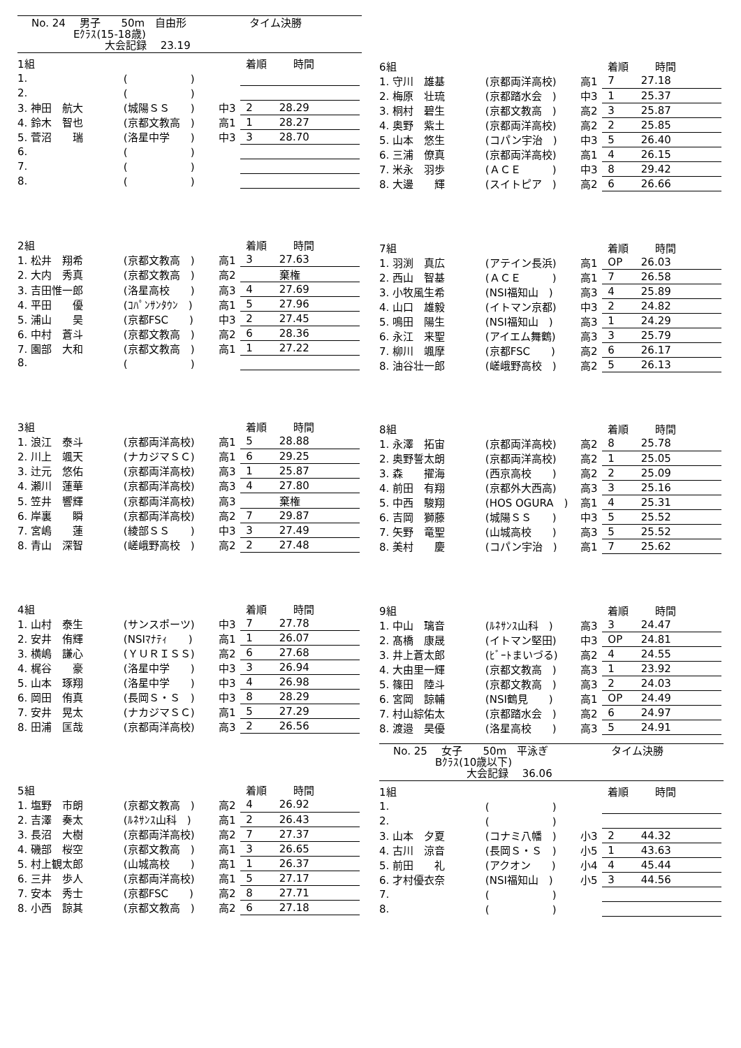No. 24　 男子　　50m　自由形　　　　　　タイム決勝
　　　　Eｸﾗｽ(15-18歳)
　　　　　　　大会記録　 23.19
| 1組 | | | 着順 | 時間 |
| --- | --- | --- | --- | --- |
| 1. | ( ) | | | |
| 2. | ( ) | | | |
| 3. 神田 航大 | (城陽ＳＳ ) | 中3 | 2 | 28.29 |
| 4. 鈴木 智也 | (京都文教高 ) | 高1 | 1 | 28.27 |
| 5. 菅沼 瑞 | (洛星中学 ) | 中3 | 3 | 28.70 |
| 6. | ( ) | | | |
| 7. | ( ) | | | |
| 8. | ( ) | | | |
| 2組 | | | 着順 | 時間 |
| --- | --- | --- | --- | --- |
| 1. 松井 翔希 | (京都文教高 ) | 高1 | 3 | 27.63 |
| 2. 大内 秀真 | (京都文教高 ) | 高2 | | 棄権 |
| 3. 吉田惟一郎 | (洛星高校 ) | 高3 | 4 | 27.69 |
| 4. 平田 優 | (ｺﾊﾟﾝｻﾝﾀｳﾝ ) | 高1 | 5 | 27.96 |
| 5. 浦山 昊 | (京都FSC ) | 中3 | 2 | 27.45 |
| 6. 中村 蒼斗 | (京都文教高 ) | 高2 | 6 | 28.36 |
| 7. 園部 大和 | (京都文教高 ) | 高1 | 1 | 27.22 |
| 8. | ( ) | | | |
| 3組 | | | 着順 | 時間 |
| --- | --- | --- | --- | --- |
| 1. 浪江 泰斗 | (京都両洋高校) | 高1 | 5 | 28.88 |
| 2. 川上 颯天 | (ナカジマＳＣ) | 高1 | 6 | 29.25 |
| 3. 辻元 悠佑 | (京都両洋高校) | 高3 | 1 | 25.87 |
| 4. 瀬川 蓮華 | (京都両洋高校) | 高3 | 4 | 27.80 |
| 5. 笠井 響輝 | (京都両洋高校) | 高3 | | 棄権 |
| 6. 岸裏 瞬 | (京都両洋高校) | 高2 | 7 | 29.87 |
| 7. 宮嶋 蓮 | (綾部ＳＳ ) | 中3 | 3 | 27.49 |
| 8. 青山 深智 | (嵯峨野高校 ) | 高2 | 2 | 27.48 |
| 4組 | | | 着順 | 時間 |
| --- | --- | --- | --- | --- |
| 1. 山村 泰生 | (サンスポーツ) | 中3 | 7 | 27.78 |
| 2. 安井 侑輝 | (NSIﾏﾅﾃｨ ) | 高1 | 1 | 26.07 |
| 3. 横嶋 謙心 | (ＹＵＲＩＳＳ) | 高2 | 6 | 27.68 |
| 4. 梶谷 豪 | (洛星中学 ) | 中3 | 3 | 26.94 |
| 5. 山本 琢翔 | (洛星中学 ) | 中3 | 4 | 26.98 |
| 6. 岡田 侑真 | (長岡Ｓ・Ｓ ) | 中3 | 8 | 28.29 |
| 7. 安井 晃太 | (ナカジマＳＣ) | 高1 | 5 | 27.29 |
| 8. 田浦 匡哉 | (京都両洋高校) | 高3 | 2 | 26.56 |
| 5組 | | | 着順 | 時間 |
| --- | --- | --- | --- | --- |
| 1. 塩野 市朗 | (京都文教高 ) | 高2 | 4 | 26.92 |
| 2. 吉澤 奏太 | (ﾙﾈｻﾝｽ山科 ) | 高1 | 2 | 26.43 |
| 3. 長沼 大樹 | (京都両洋高校) | 高2 | 7 | 27.37 |
| 4. 磯部 桜空 | (京都文教高 ) | 高1 | 3 | 26.65 |
| 5. 村上観太郎 | (山城高校 ) | 高1 | 1 | 26.37 |
| 6. 三井 歩人 | (京都両洋高校) | 高1 | 5 | 27.17 |
| 7. 安本 秀士 | (京都FSC ) | 高2 | 8 | 27.71 |
| 8. 小西 諒其 | (京都文教高 ) | 高2 | 6 | 27.18 |
| 6組 | | | 着順 | 時間 |
| --- | --- | --- | --- | --- |
| 1. 守川 雄基 | (京都両洋高校) | 高1 | 7 | 27.18 |
| 2. 梅原 壮琉 | (京都踏水会 ) | 中3 | 1 | 25.37 |
| 3. 桐村 碧生 | (京都文教高 ) | 高2 | 3 | 25.87 |
| 4. 奥野 紫土 | (京都両洋高校) | 高2 | 2 | 25.85 |
| 5. 山本 悠生 | (コパン宇治 ) | 中3 | 5 | 26.40 |
| 6. 三浦 僚真 | (京都両洋高校) | 高1 | 4 | 26.15 |
| 7. 米永 羽歩 | (ＡＣＥ ) | 中3 | 8 | 29.42 |
| 8. 大邊 輝 | (スイトピア ) | 高2 | 6 | 26.66 |
| 7組 | | | 着順 | 時間 |
| --- | --- | --- | --- | --- |
| 1. 羽渕 真広 | (アテイン長浜) | 高1 | OP | 26.03 |
| 2. 西山 智基 | (ＡＣＥ ) | 高1 | 7 | 26.58 |
| 3. 小牧風生希 | (NSI福知山 ) | 高3 | 4 | 25.89 |
| 4. 山口 雄毅 | (イトマン京都) | 中3 | 2 | 24.82 |
| 5. 鳴田 陽生 | (NSI福知山 ) | 高3 | 1 | 24.29 |
| 6. 永江 来聖 | (アイエム舞鶴) | 高3 | 3 | 25.79 |
| 7. 柳川 颯摩 | (京都FSC ) | 高2 | 6 | 26.17 |
| 8. 油谷壮一郎 | (嵯峨野高校 ) | 高2 | 5 | 26.13 |
| 8組 | | | 着順 | 時間 |
| --- | --- | --- | --- | --- |
| 1. 永澤 拓宙 | (京都両洋高校) | 高2 | 8 | 25.78 |
| 2. 奥野誓太朗 | (京都両洋高校) | 高2 | 1 | 25.05 |
| 3. 森 擢海 | (西京高校 ) | 高2 | 2 | 25.09 |
| 4. 前田 有翔 | (京都外大西高) | 高3 | 3 | 25.16 |
| 5. 中西 駿翔 | (HOS OGURA ) | 高1 | 4 | 25.31 |
| 6. 吉岡 獅藤 | (城陽ＳＳ ) | 中3 | 5 | 25.52 |
| 7. 矢野 竜聖 | (山城高校 ) | 高3 | 5 | 25.52 |
| 8. 美村 慶 | (コパン宇治 ) | 高1 | 7 | 25.62 |
| 9組 | | | 着順 | 時間 |
| --- | --- | --- | --- | --- |
| 1. 中山 璃音 | (ﾙﾈｻﾝｽ山科 ) | 高3 | 3 | 24.47 |
| 2. 髙橋 康晟 | (イトマン堅田) | 中3 | OP | 24.81 |
| 3. 井上蒼太郎 | (ﾋﾞｰﾄまいづる) | 高2 | 4 | 24.55 |
| 4. 大由里一輝 | (京都文教高 ) | 高3 | 1 | 23.92 |
| 5. 篠田 陸斗 | (京都文教高 ) | 高3 | 2 | 24.03 |
| 6. 宮岡 諒輔 | (NSI鶴見 ) | 高1 | OP | 24.49 |
| 7. 村山綜佑太 | (京都踏水会 ) | 高2 | 6 | 24.97 |
| 8. 渡邉 昊優 | (洛星高校 ) | 高3 | 5 | 24.91 |
No. 25　 女子　　50m　平泳ぎ　　　　　　タイム決勝
　　　　Bｸﾗｽ(10歳以下)
　　　　　　　大会記録　 36.06
| 1組 | | | 着順 | 時間 |
| --- | --- | --- | --- | --- |
| 1. | ( ) | | | |
| 2. | ( ) | | | |
| 3. 山本 夕夏 | (コナミ八幡 ) | 小3 | 2 | 44.32 |
| 4. 古川 涼音 | (長岡Ｓ・Ｓ ) | 小5 | 1 | 43.63 |
| 5. 前田 礼 | (アクオン ) | 小4 | 4 | 45.44 |
| 6. 才村優衣奈 | (NSI福知山 ) | 小5 | 3 | 44.56 |
| 7. | ( ) | | | |
| 8. | ( ) | | | |